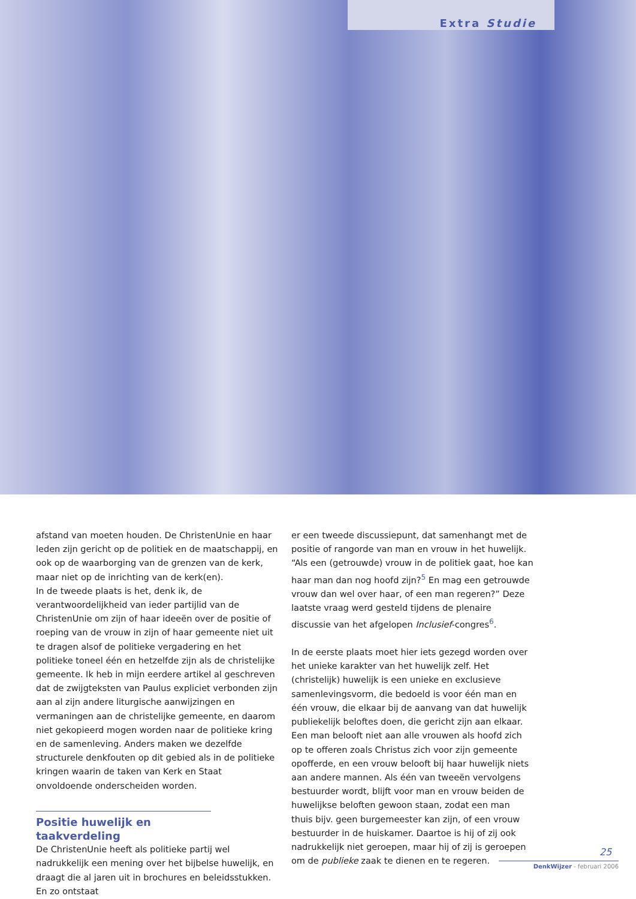Extra Studie
afstand van moeten houden. De ChristenUnie en haar leden zijn gericht op de politiek en de maatschappij, en ook op de waarborging van de grenzen van de kerk, maar niet op de inrichting van de kerk(en).
In de tweede plaats is het, denk ik, de verantwoordelijkheid van ieder partijlid van de ChristenUnie om zijn of haar ideeën over de positie of roeping van de vrouw in zijn of haar gemeente niet uit te dragen alsof de politieke vergadering en het politieke toneel één en hetzelfde zijn als de christelijke gemeente. Ik heb in mijn eerdere artikel al geschreven dat de zwijgteksten van Paulus expliciet verbonden zijn aan al zijn andere liturgische aanwijzingen en vermaningen aan de christelijke gemeente, en daarom niet gekopieerd mogen worden naar de politieke kring en de samenleving. Anders maken we dezelfde structurele denkfouten op dit gebied als in de politieke kringen waarin de taken van Kerk en Staat onvoldoende onderscheiden worden.
Positie huwelijk en taakverdeling
De ChristenUnie heeft als politieke partij wel nadrukkelijk een mening over het bijbelse huwelijk, en draagt die al jaren uit in brochures en beleidsstukken. En zo ontstaat
er een tweede discussiepunt, dat samenhangt met de positie of rangorde van man en vrouw in het huwelijk. “Als een (getrouwde) vrouw in de politiek gaat, hoe kan haar man dan nog hoofd zijn?<sup>5</sup> En mag een getrouwde vrouw dan wel over haar, of een man regeren?” Deze laatste vraag werd gesteld tijdens de plenaire discussie van het afgelopen Inclusief-congres<sup>6</sup>.
In de eerste plaats moet hier iets gezegd worden over het unieke karakter van het huwelijk zelf. Het (christelijk) huwelijk is een unieke en exclusieve samenlevingsvorm, die bedoeld is voor één man en één vrouw, die elkaar bij de aanvang van dat huwelijk publiekelijk beloftes doen, die gericht zijn aan elkaar. Een man belooft niet aan alle vrouwen als hoofd zich op te offeren zoals Christus zich voor zijn gemeente opofferde, en een vrouw belooft bij haar huwelijk niets aan andere mannen. Als één van tweeën vervolgens bestuurder wordt, blijft voor man en vrouw beiden de huwelijkse beloften gewoon staan, zodat een man thuis bijv. geen burgemeester kan zijn, of een vrouw bestuurder in de huiskamer. Daartoe is hij of zij ook nadrukkelijk niet geroepen, maar hij of zij is geroepen om de publieke zaak te dienen en te regeren.
25
DenkWijzer - februari 2006